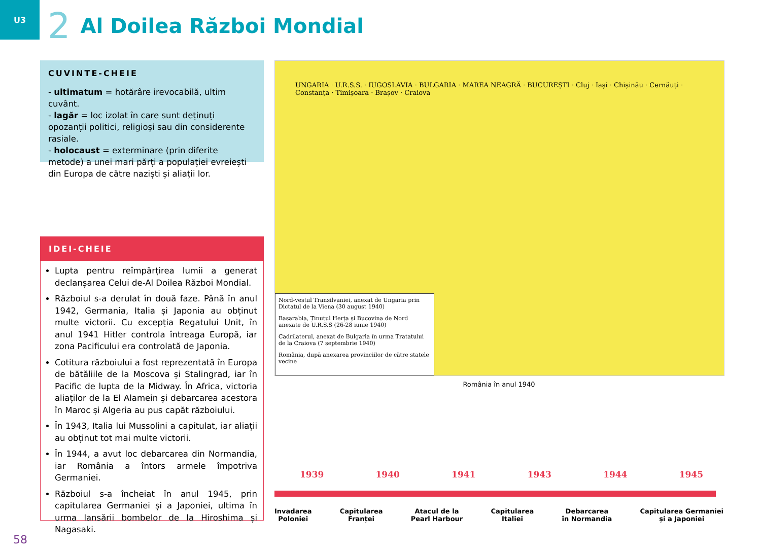U3
2
Al Doilea Război Mondial
CUVINTE-CHEIE
- ultimatum = hotărâre irevocabilă, ultim cuvânt.
- lagăr = loc izolat în care sunt deținuți opozanții politici, religioși sau din considerente rasiale.
- holocaust = exterminare (prin diferite metode) a unei mari părți a populației evreiești din Europa de către naziști și aliații lor.
IDEI-CHEIE
Lupta pentru reîmpărțirea lumii a generat declanșarea Celui de-Al Doilea Război Mondial.
Războiul s-a derulat în două faze. Până în anul 1942, Germania, Italia și Japonia au obținut multe victorii. Cu excepția Regatului Unit, în anul 1941 Hitler controla întreaga Europă, iar zona Pacificului era controlată de Japonia.
Cotitura războiului a fost reprezentată în Europa de bătăliile de la Moscova și Stalingrad, iar în Pacific de lupta de la Midway. În Africa, victoria aliaților de la El Alamein și debarcarea acestora în Maroc și Algeria au pus capăt războiului.
În 1943, Italia lui Mussolini a capitulat, iar aliații au obținut tot mai multe victorii.
În 1944, a avut loc debarcarea din Normandia, iar România a întors armele împotriva Germaniei.
Războiul s-a încheiat în anul 1945, prin capitularea Germaniei și a Japoniei, ultima în urma lansării bombelor de la Hiroshima și Nagasaki.
UNGARIA · U.R.S.S. · IUGOSLAVIA · BULGARIA · MAREA NEAGRĂ · BUCUREȘTI · Cluj · Iași · Chișinău · Cernăuți · Constanța · Timișoara · Brașov · Craiova
Nord-vestul Transilvaniei, anexat de Ungaria prin Dictatul de la Viena (30 august 1940)
Basarabia, Ținutul Herța și Bucovina de Nord anexate de U.R.S.S (26-28 iunie 1940)
Cadrilaterul, anexat de Bulgaria în urma Tratatului de la Craiova (7 septembrie 1940)
România, după anexarea provinciilor de către statele vecine
România în anul 1940
1939 1940 1941 1943 1944 1945
Invadarea
Poloniei Capitularea
Franței Atacul de la
Pearl Harbour Capitularea
Italiei Debarcarea
în Normandia Capitularea Germaniei
și a Japoniei
58